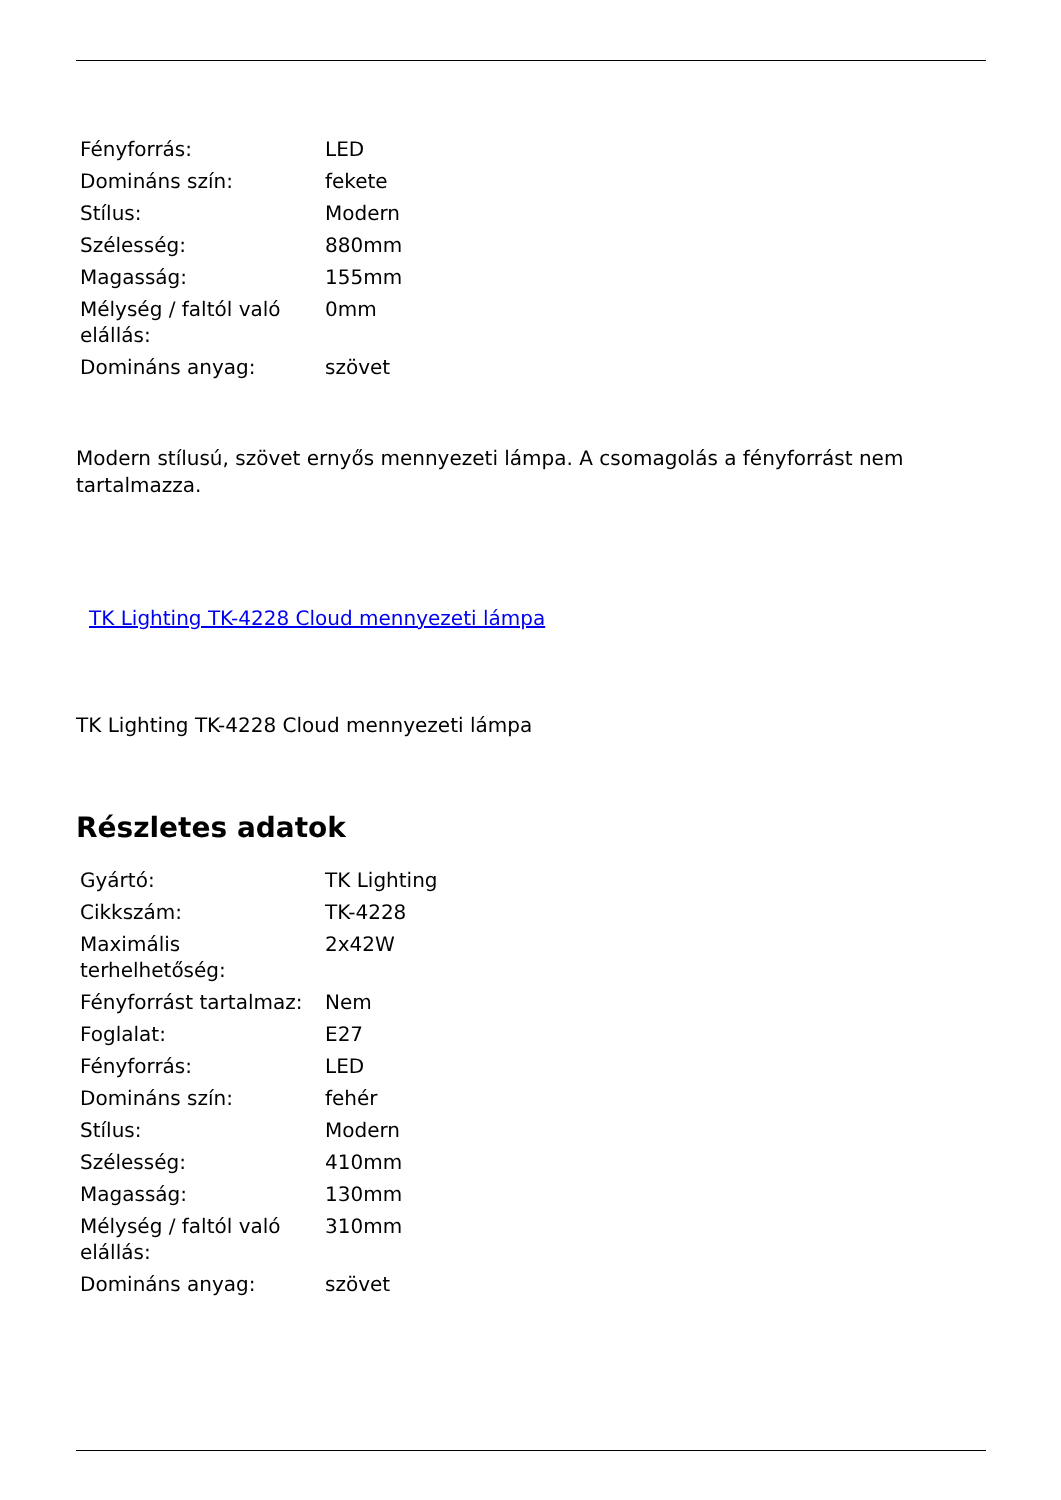| Fényforrás: | LED |
| Domináns szín: | fekete |
| Stílus: | Modern |
| Szélesség: | 880mm |
| Magasság: | 155mm |
| Mélység / faltól való elállás: | 0mm |
| Domináns anyag: | szövet |
Modern stílusú, szövet ernyős mennyezeti lámpa. A csomagolás a fényforrást nem tartalmazza.
TK Lighting TK-4228 Cloud mennyezeti lámpa
TK Lighting TK-4228 Cloud mennyezeti lámpa
Részletes adatok
| Gyártó: | TK Lighting |
| Cikkszám: | TK-4228 |
| Maximális terhelhetőség: | 2x42W |
| Fényforrást tartalmaz: | Nem |
| Foglalat: | E27 |
| Fényforrás: | LED |
| Domináns szín: | fehér |
| Stílus: | Modern |
| Szélesség: | 410mm |
| Magasság: | 130mm |
| Mélység / faltól való elállás: | 310mm |
| Domináns anyag: | szövet |